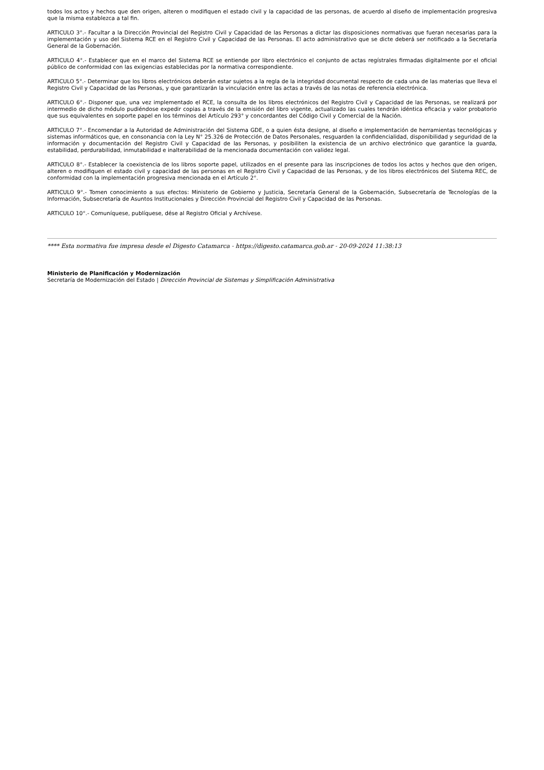todos los actos y hechos que den origen, alteren o modifiquen el estado civil y la capacidad de las personas, de acuerdo al diseño de implementación progresiva que la misma establezca a tal fin.
ARTICULO 3°.- Facultar a la Dirección Provincial del Registro Civil y Capacidad de las Personas a dictar las disposiciones normativas que fueran necesarias para la implementación y uso del Sistema RCE en el Registro Civil y Capacidad de las Personas. El acto administrativo que se dicte deberá ser notificado a la Secretaría General de la Gobernación.
ARTICULO 4°.- Establecer que en el marco del Sistema RCE se entiende por libro electrónico el conjunto de actas regístrales firmadas digitalmente por el oficial público de conformidad con las exigencias establecidas por la normativa correspondiente.
ARTICULO 5°.- Determinar que los libros electrónicos deberán estar sujetos a la regla de la integridad documental respecto de cada una de las materias que lleva el Registro Civil y Capacidad de las Personas, y que garantizarán la vinculación entre las actas a través de las notas de referencia electrónica.
ARTICULO 6°.- Disponer que, una vez implementado el RCE, la consulta de los libros electrónicos del Registro Civil y Capacidad de las Personas, se realizará por intermedio de dicho módulo pudiéndose expedir copias a través de la emisión del libro vigente, actualizado las cuales tendrán idéntica eficacia y valor probatorio que sus equivalentes en soporte papel en los términos del Artículo 293° y concordantes del Código Civil y Comercial de la Nación.
ARTICULO 7°.- Encomendar a la Autoridad de Administración del Sistema GDE, o a quien ésta designe, al diseño e implementación de herramientas tecnológicas y sistemas informáticos que, en consonancia con la Ley N° 25.326 de Protección de Datos Personales, resguarden la confidencialidad, disponibilidad y seguridad de la información y documentación del Registro Civil y Capacidad de las Personas, y posibiliten la existencia de un archivo electrónico que garantice la guarda, estabilidad, perdurabilidad, inmutabilidad e inalterabilidad de la mencionada documentación con validez legal.
ARTICULO 8°.- Establecer la coexistencia de los libros soporte papel, utilizados en el presente para las inscripciones de todos los actos y hechos que den origen, alteren o modifiquen el estado civil y capacidad de las personas en el Registro Civil y Capacidad de las Personas, y de los libros electrónicos del Sistema REC, de conformidad con la implementación progresiva mencionada en el Artículo 2°.
ARTICULO 9°.- Tomen conocimiento a sus efectos: Ministerio de Gobierno y Justicia, Secretaría General de la Gobernación, Subsecretaría de Tecnologías de la Información, Subsecretaría de Asuntos Institucionales y Dirección Provincial del Registro Civil y Capacidad de las Personas.
ARTICULO 10°.- Comuníquese, publíquese, dése al Registro Oficial y Archívese.
**** Esta normativa fue impresa desde el Digesto Catamarca - https://digesto.catamarca.gob.ar - 20-09-2024 11:38:13
Ministerio de Planificación y Modernización
Secretaría de Modernización del Estado | Dirección Provincial de Sistemas y Simplificación Administrativa